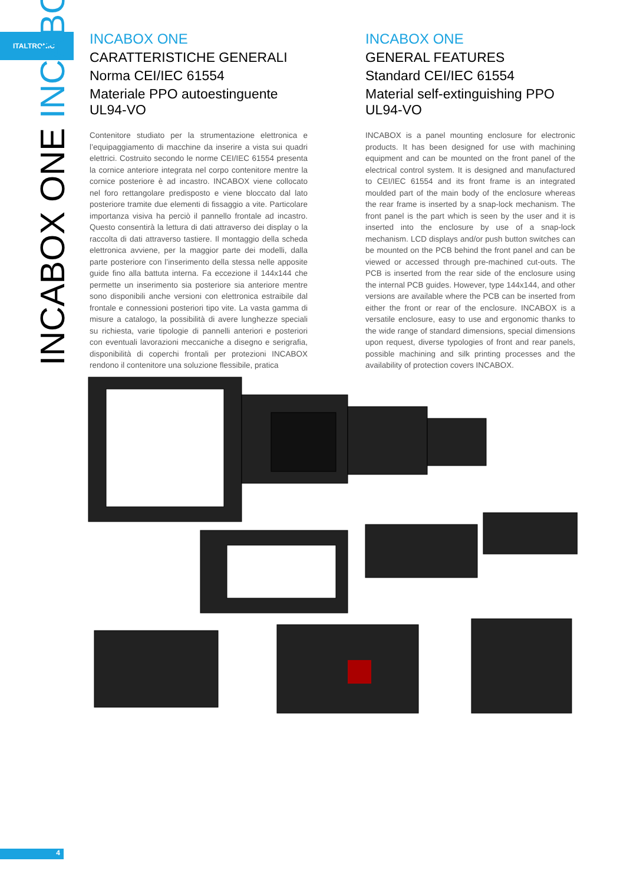ITALTRONIC
INCABOX ONE INCABOX
INCABOX ONE
CARATTERISTICHE GENERALI
Norma CEI/IEC 61554
Materiale PPO autoestinguente UL94-VO
Contenitore studiato per la strumentazione elettronica e l’equipaggiamento di macchine da inserire a vista sui quadri elettrici. Costruito secondo le norme CEI/IEC 61554 presenta la cornice anteriore integrata nel corpo contenitore mentre la cornice posteriore è ad incastro. INCABOX viene collocato nel foro rettangolare predisposto e viene bloccato dal lato posteriore tramite due elementi di fissaggio a vite. Particolare importanza visiva ha perciò il pannello frontale ad incastro. Questo consentirà la lettura di dati attraverso dei display o la raccolta di dati attraverso tastiere. Il montaggio della scheda elettronica avviene, per la maggior parte dei modelli, dalla parte posteriore con l’inserimento della stessa nelle apposite guide fino alla battuta interna. Fa eccezione il 144x144 che permette un inserimento sia posteriore sia anteriore mentre sono disponibili anche versioni con elettronica estraibile dal frontale e connessioni posteriori tipo vite. La vasta gamma di misure a catalogo, la possibilità di avere lunghezze speciali su richiesta, varie tipologie di pannelli anteriori e posteriori con eventuali lavorazioni meccaniche a disegno e serigrafia, disponibilità di coperchi frontali per protezioni INCABOX rendono il contenitore una soluzione flessibile, pratica
INCABOX ONE
GENERAL FEATURES
Standard CEI/IEC 61554
Material self-extinguishing PPO UL94-VO
INCABOX is a panel mounting enclosure for electronic products. It has been designed for use with machining equipment and can be mounted on the front panel of the electrical control system. It is designed and manufactured to CEI/IEC 61554 and its front frame is an integrated moulded part of the main body of the enclosure whereas the rear frame is inserted by a snap-lock mechanism. The front panel is the part which is seen by the user and it is inserted into the enclosure by use of a snap-lock mechanism. LCD displays and/or push button switches can be mounted on the PCB behind the front panel and can be viewed or accessed through pre-machined cut-outs. The PCB is inserted from the rear side of the enclosure using the internal PCB guides. However, type 144x144, and other versions are available where the PCB can be inserted from either the front or rear of the enclosure. INCABOX is a versatile enclosure, easy to use and ergonomic thanks to the wide range of standard dimensions, special dimensions upon request, diverse typologies of front and rear panels, possible machining and silk printing processes and the availability of protection covers INCABOX.
4